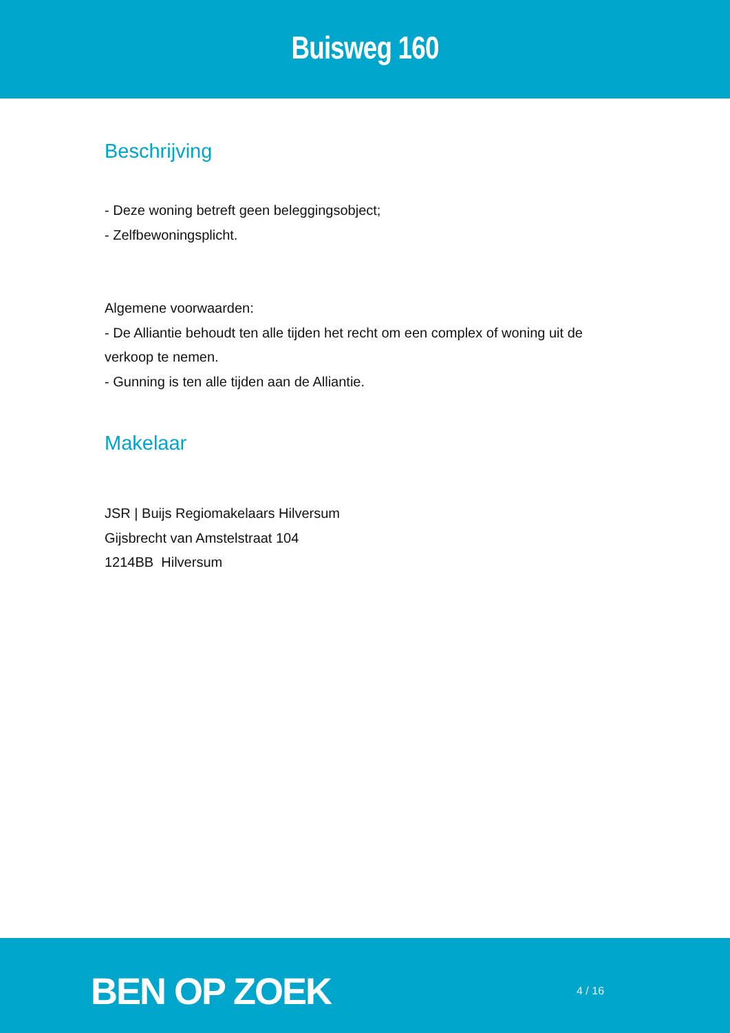Buisweg 160
Beschrijving
- Deze woning betreft geen beleggingsobject;
- Zelfbewoningsplicht.
Algemene voorwaarden:
- De Alliantie behoudt ten alle tijden het recht om een complex of woning uit de verkoop te nemen.
- Gunning is ten alle tijden aan de Alliantie.
Makelaar
JSR | Buijs Regiomakelaars Hilversum
Gijsbrecht van Amstelstraat 104
1214BB Hilversum
BEN OP ZOEK 4 / 16